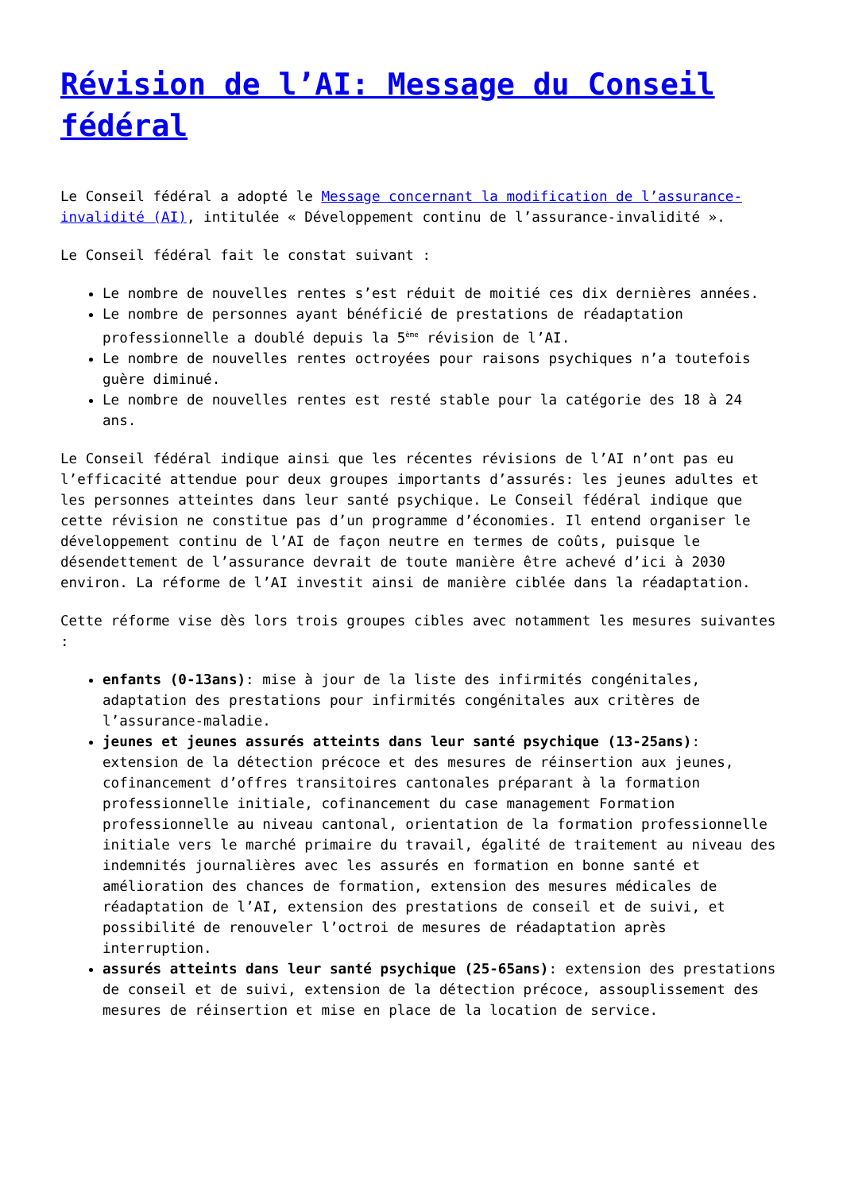Révision de l’AI: Message du Conseil fédéral
Le Conseil fédéral a adopté le Message concernant la modification de l’assurance-invalidité (AI), intitulée « Développement continu de l’assurance-invalidité ».
Le Conseil fédéral fait le constat suivant :
Le nombre de nouvelles rentes s’est réduit de moitié ces dix dernières années.
Le nombre de personnes ayant bénéficié de prestations de réadaptation professionnelle a doublé depuis la 5<sup>ème</sup> révision de l’AI.
Le nombre de nouvelles rentes octroyées pour raisons psychiques n’a toutefois guère diminué.
Le nombre de nouvelles rentes est resté stable pour la catégorie des 18 à 24 ans.
Le Conseil fédéral indique ainsi que les récentes révisions de l’AI n’ont pas eu l’efficacité attendue pour deux groupes importants d’assurés: les jeunes adultes et les personnes atteintes dans leur santé psychique. Le Conseil fédéral indique que cette révision ne constitue pas d’un programme d’économies. Il entend organiser le développement continu de l’AI de façon neutre en termes de coûts, puisque le désendettement de l’assurance devrait de toute manière être achevé d’ici à 2030 environ. La réforme de l’AI investit ainsi de manière ciblée dans la réadaptation.
Cette réforme vise dès lors trois groupes cibles avec notamment les mesures suivantes :
enfants (0-13ans): mise à jour de la liste des infirmités congénitales, adaptation des prestations pour infirmités congénitales aux critères de l’assurance-maladie.
jeunes et jeunes assurés atteints dans leur santé psychique (13-25ans): extension de la détection précoce et des mesures de réinsertion aux jeunes, cofinancement d’offres transitoires cantonales préparant à la formation professionnelle initiale, cofinancement du case management Formation professionnelle au niveau cantonal, orientation de la formation professionnelle initiale vers le marché primaire du travail, égalité de traitement au niveau des indemnités journalières avec les assurés en formation en bonne santé et amélioration des chances de formation, extension des mesures médicales de réadaptation de l’AI, extension des prestations de conseil et de suivi, et possibilité de renouveler l’octroi de mesures de réadaptation après interruption.
assurés atteints dans leur santé psychique (25-65ans): extension des prestations de conseil et de suivi, extension de la détection précoce, assouplissement des mesures de réinsertion et mise en place de la location de service.